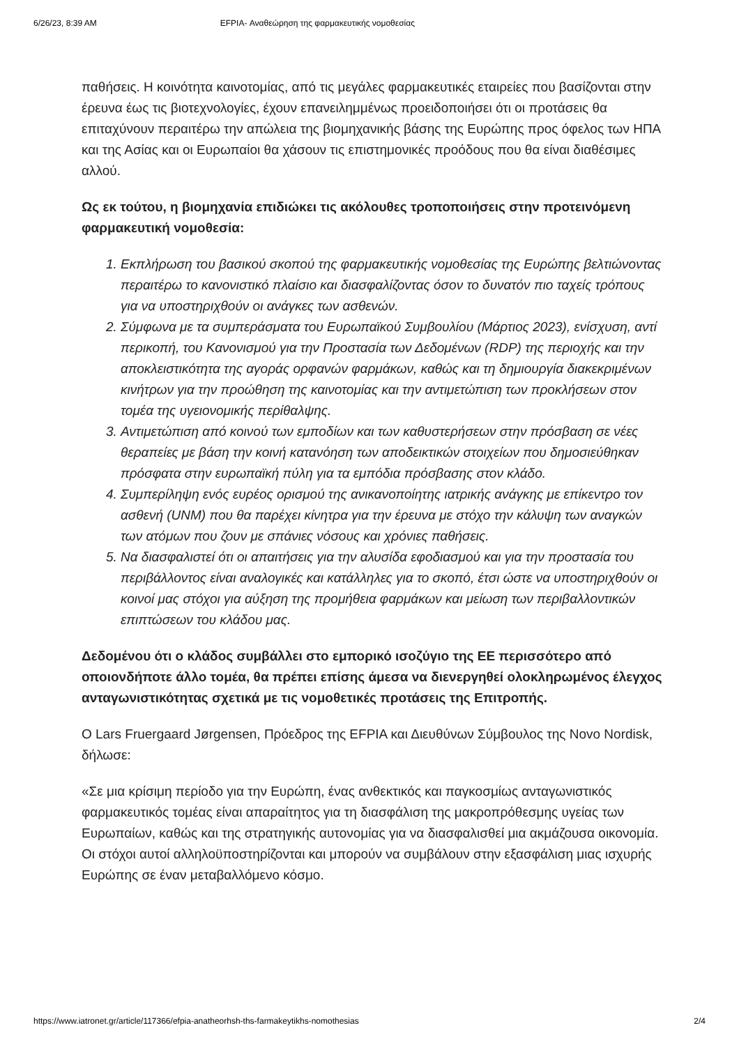6/26/23, 8:39 AM EFPIA- Αναθεώρηση της φαρμακευτικής νομοθεσίας
παθήσεις. Η κοινότητα καινοτομίας, από τις μεγάλες φαρμακευτικές εταιρείες που βασίζονται στην έρευνα έως τις βιοτεχνολογίες, έχουν επανειλημμένως προειδοποιήσει ότι οι προτάσεις θα επιταχύνουν περαιτέρω την απώλεια της βιομηχανικής βάσης της Ευρώπης προς όφελος των ΗΠΑ και της Ασίας και οι Ευρωπαίοι θα χάσουν τις επιστημονικές προόδους που θα είναι διαθέσιμες αλλού.
Ως εκ τούτου, η βιομηχανία επιδιώκει τις ακόλουθες τροποποιήσεις στην προτεινόμενη φαρμακευτική νομοθεσία:
1. Εκπλήρωση του βασικού σκοπού της φαρμακευτικής νομοθεσίας της Ευρώπης βελτιώνοντας περαιτέρω το κανονιστικό πλαίσιο και διασφαλίζοντας όσον το δυνατόν πιο ταχείς τρόπους για να υποστηριχθούν οι ανάγκες των ασθενών.
2. Σύμφωνα με τα συμπεράσματα του Ευρωπαϊκού Συμβουλίου (Μάρτιος 2023), ενίσχυση, αντί περικοπή, του Κανονισμού για την Προστασία των Δεδομένων (RDP) της περιοχής και την αποκλειστικότητα της αγοράς ορφανών φαρμάκων, καθώς και τη δημιουργία διακεκριμένων κινήτρων για την προώθηση της καινοτομίας και την αντιμετώπιση των προκλήσεων στον τομέα της υγειονομικής περίθαλψης.
3. Αντιμετώπιση από κοινού των εμποδίων και των καθυστερήσεων στην πρόσβαση σε νέες θεραπείες με βάση την κοινή κατανόηση των αποδεικτικών στοιχείων που δημοσιεύθηκαν πρόσφατα στην ευρωπαϊκή πύλη για τα εμπόδια πρόσβασης στον κλάδο.
4. Συμπερίληψη ενός ευρέος ορισμού της ανικανοποίητης ιατρικής ανάγκης με επίκεντρο τον ασθενή (UNM) που θα παρέχει κίνητρα για την έρευνα με στόχο την κάλυψη των αναγκών των ατόμων που ζουν με σπάνιες νόσους και χρόνιες παθήσεις.
5. Να διασφαλιστεί ότι οι απαιτήσεις για την αλυσίδα εφοδιασμού και για την προστασία του περιβάλλοντος είναι αναλογικές και κατάλληλες για το σκοπό, έτσι ώστε να υποστηριχθούν οι κοινοί μας στόχοι για αύξηση της προμήθεια φαρμάκων και μείωση των περιβαλλοντικών επιπτώσεων του κλάδου μας.
Δεδομένου ότι ο κλάδος συμβάλλει στο εμπορικό ισοζύγιο της ΕΕ περισσότερο από οποιονδήποτε άλλο τομέα, θα πρέπει επίσης άμεσα να διενεργηθεί ολοκληρωμένος έλεγχος ανταγωνιστικότητας σχετικά με τις νομοθετικές προτάσεις της Επιτροπής.
Ο Lars Fruergaard Jørgensen, Πρόεδρος της EFPIA και Διευθύνων Σύμβουλος της Novo Nordisk, δήλωσε:
«Σε μια κρίσιμη περίοδο για την Ευρώπη, ένας ανθεκτικός και παγκοσμίως ανταγωνιστικός φαρμακευτικός τομέας είναι απαραίτητος για τη διασφάλιση της μακροπρόθεσμης υγείας των Ευρωπαίων, καθώς και της στρατηγικής αυτονομίας για να διασφαλισθεί μια ακμάζουσα οικονομία. Οι στόχοι αυτοί αλληλοϋποστηρίζονται και μπορούν να συμβάλουν στην εξασφάλιση μιας ισχυρής Ευρώπης σε έναν μεταβαλλόμενο κόσμο.
https://www.iatronet.gr/article/117366/efpia-anatheorhsh-ths-farmakeytikhs-nomothesias 2/4